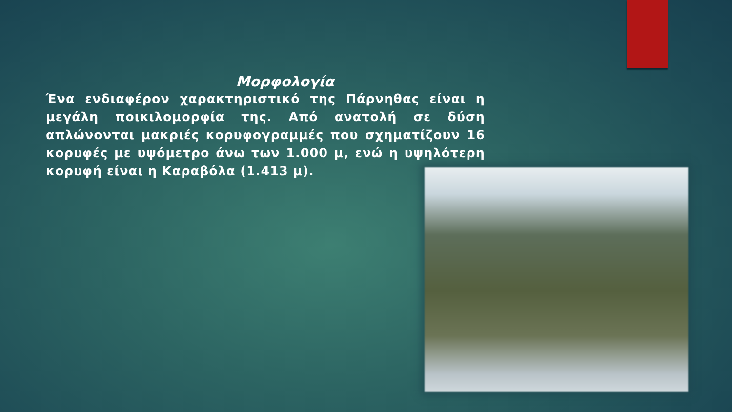Μορφολογία
Ένα ενδιαφέρον χαρακτηριστικό της Πάρνηθας είναι η μεγάλη ποικιλομορφία της. Από ανατολή σε δύση απλώνονται μακριές κορυφογραμμές που σχηματίζουν 16 κορυφές με υψόμετρο άνω των 1.000 μ, ενώ η υψηλότερη κορυφή είναι η Καραβόλα (1.413 μ).